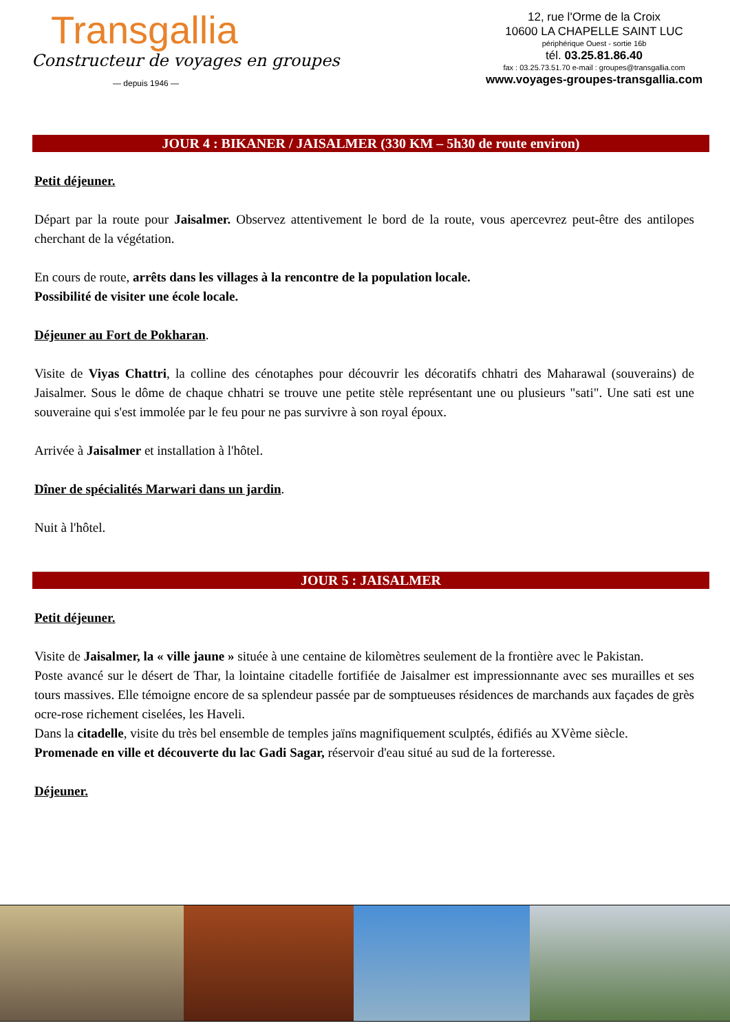Transgallia
Constructeur de voyages en groupes
— depuis 1946 —
12, rue l'Orme de la Croix
10600 LA CHAPELLE SAINT LUC
périphérique Ouest - sortie 16b
tél. 03.25.81.86.40
fax : 03.25.73.51.70 e-mail : groupes@transgallia.com
www.voyages-groupes-transgallia.com
JOUR 4 : BIKANER / JAISALMER (330 KM – 5h30 de route environ)
Petit déjeuner.
Départ par la route pour Jaisalmer. Observez attentivement le bord de la route, vous apercevrez peut-être des antilopes cherchant de la végétation.
En cours de route, arrêts dans les villages à la rencontre de la population locale.
Possibilité de visiter une école locale.
Déjeuner au Fort de Pokharan.
Visite de Viyas Chattri, la colline des cénotaphes pour découvrir les décoratifs chhatri des Maharawal (souverains) de Jaisalmer. Sous le dôme de chaque chhatri se trouve une petite stèle représentant une ou plusieurs "sati". Une sati est une souveraine qui s'est immolée par le feu pour ne pas survivre à son royal époux.
Arrivée à Jaisalmer et installation à l'hôtel.
Dîner de spécialités Marwari dans un jardin.
Nuit à l'hôtel.
JOUR 5 : JAISALMER
Petit déjeuner.
Visite de Jaisalmer, la « ville jaune » située à une centaine de kilomètres seulement de la frontière avec le Pakistan.
Poste avancé sur le désert de Thar, la lointaine citadelle fortifiée de Jaisalmer est impressionnante avec ses murailles et ses tours massives. Elle témoigne encore de sa splendeur passée par de somptueuses résidences de marchands aux façades de grès ocre-rose richement ciselées, les Haveli.
Dans la citadelle, visite du très bel ensemble de temples jaïns magnifiquement sculptés, édifiés au XVème siècle.
Promenade en ville et découverte du lac Gadi Sagar, réservoir d'eau situé au sud de la forteresse.
Déjeuner.